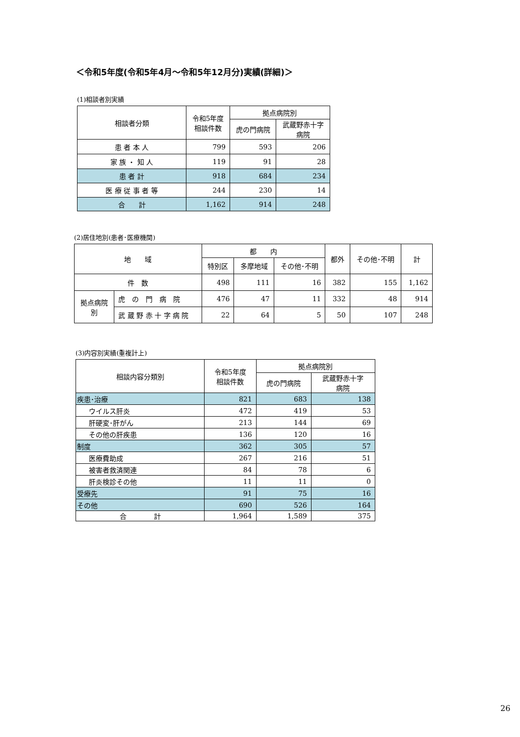＜令和5年度(令和5年4月～令和5年12月分)実績(詳細)＞
(1)相談者別実績
| 相談者分類 | 令和5年度 相談件数 | 拠点病院別 | |
| --- | --- | --- | --- |
| | | 虎の門病院 | 武蔵野赤十字 病院 |
| 患 者 本 人 | 799 | 593 | 206 |
| 家 族 ・ 知 人 | 119 | 91 | 28 |
| 患 者 計 | 918 | 684 | 234 |
| 医 療 従 事 者 等 | 244 | 230 | 14 |
| 合 計 | 1,162 | 914 | 248 |
(2)居住地別(患者･医療機関)
| 地 域 | | 都 内 | | | 都外 | その他･不明 | 計 |
| --- | --- | --- | --- | --- | --- | --- | --- |
| | | 特別区 | 多摩地域 | その他･不明 | | | |
| 件 数 | | 498 | 111 | 16 | 382 | 155 | 1,162 |
| 拠点病院 別 | 虎 の 門 病 院 | 476 | 47 | 11 | 332 | 48 | 914 |
| | 武 蔵 野 赤 十 字 病 院 | 22 | 64 | 5 | 50 | 107 | 248 |
(3)内容別実績(重複計上)
| 相談内容分類別 | 令和5年度 相談件数 | 拠点病院別 | |
| --- | --- | --- | --- |
| | | 虎の門病院 | 武蔵野赤十字 病院 |
| 疾患･治療 | 821 | 683 | 138 |
| ウイルス肝炎 | 472 | 419 | 53 |
| 肝硬変･肝がん | 213 | 144 | 69 |
| その他の肝疾患 | 136 | 120 | 16 |
| 制度 | 362 | 305 | 57 |
| 医療費助成 | 267 | 216 | 51 |
| 被害者救済関連 | 84 | 78 | 6 |
| 肝炎検診その他 | 11 | 11 | 0 |
| 受療先 | 91 | 75 | 16 |
| その他 | 690 | 526 | 164 |
| 合 計 | 1,964 | 1,589 | 375 |
26